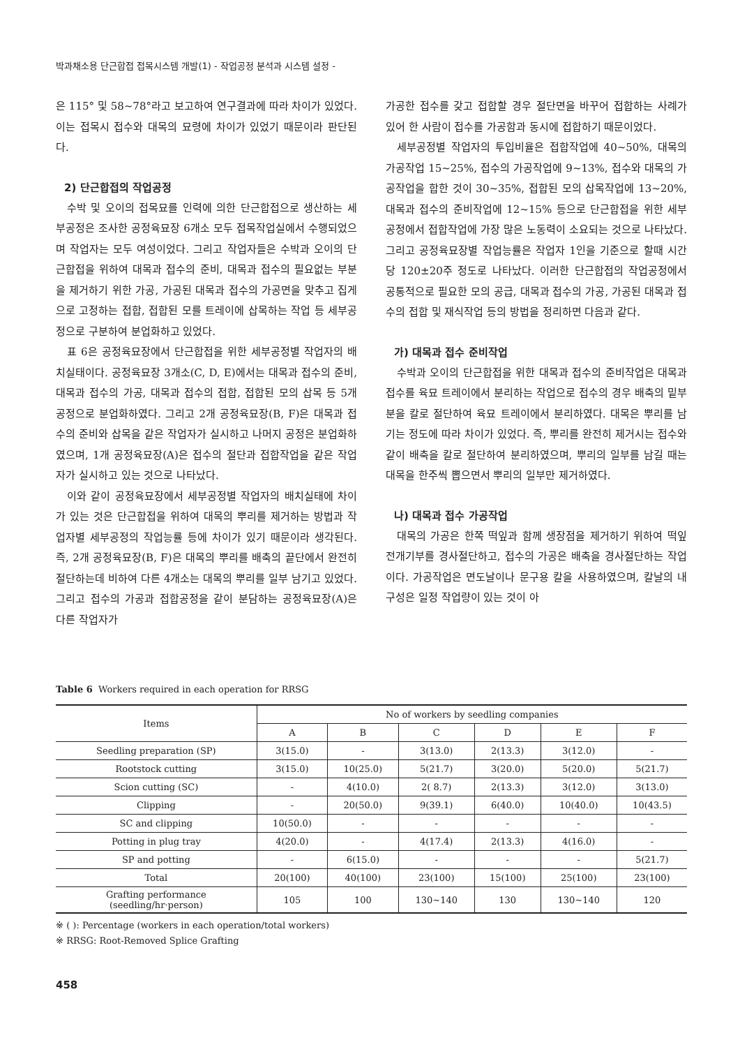박과채소용 단근합접 접목시스템 개발(1) - 작업공정 분석과 시스템 설정 -
은 115° 및 58~78°라고 보고하여 연구결과에 따라 차이가 있었다. 이는 접목시 접수와 대목의 묘령에 차이가 있었기 때문이라 판단된다.
2) 단근합접의 작업공정
수박 및 오이의 접목묘를 인력에 의한 단근합접으로 생산하는 세부공정은 조사한 공정육묘장 6개소 모두 접목작업실에서 수행되었으며 작업자는 모두 여성이었다. 그리고 작업자들은 수박과 오이의 단근합접을 위하여 대목과 접수의 준비, 대목과 접수의 필요없는 부분을 제거하기 위한 가공, 가공된 대목과 접수의 가공면을 맞추고 집게으로 고정하는 접합, 접합된 모를 트레이에 삽목하는 작업 등 세부공정으로 구분하여 분업화하고 있었다.
표 6은 공정육묘장에서 단근합접을 위한 세부공정별 작업자의 배치실태이다. 공정육묘장 3개소(C, D, E)에서는 대목과 접수의 준비, 대목과 접수의 가공, 대목과 접수의 접합, 접합된 모의 삽목 등 5개 공정으로 분업화하였다. 그리고 2개 공정육묘장(B, F)은 대목과 접수의 준비와 삽목을 같은 작업자가 실시하고 나머지 공정은 분업화하였으며, 1개 공정육묘장(A)은 접수의 절단과 접합작업을 같은 작업자가 실시하고 있는 것으로 나타났다.
이와 같이 공정육묘장에서 세부공정별 작업자의 배치실태에 차이가 있는 것은 단근합접을 위하여 대목의 뿌리를 제거하는 방법과 작업자별 세부공정의 작업능률 등에 차이가 있기 때문이라 생각된다. 즉, 2개 공정육묘장(B, F)은 대목의 뿌리를 배축의 끝단에서 완전히 절단하는데 비하여 다른 4개소는 대목의 뿌리를 일부 남기고 있었다. 그리고 접수의 가공과 접합공정을 같이 분담하는 공정육묘장(A)은 다른 작업자가
가공한 접수를 갖고 접합할 경우 절단면을 바꾸어 접합하는 사례가 있어 한 사람이 접수를 가공함과 동시에 접합하기 때문이었다.
세부공정별 작업자의 투입비율은 접합작업에 40~50%, 대목의 가공작업 15~25%, 접수의 가공작업에 9~13%, 접수와 대목의 가공작업을 합한 것이 30~35%, 접합된 모의 삽목작업에 13~20%, 대목과 접수의 준비작업에 12~15% 등으로 단근합접을 위한 세부공정에서 접합작업에 가장 많은 노동력이 소요되는 것으로 나타났다. 그리고 공정육묘장별 작업능률은 작업자 1인을 기준으로 할때 시간당 120±20주 정도로 나타났다. 이러한 단근합접의 작업공정에서 공통적으로 필요한 모의 공급, 대목과 접수의 가공, 가공된 대목과 접수의 접합 및 재식작업 등의 방법을 정리하면 다음과 같다.
가) 대목과 접수 준비작업
수박과 오이의 단근합접을 위한 대목과 접수의 준비작업은 대목과 접수를 육묘 트레이에서 분리하는 작업으로 접수의 경우 배축의 밑부분을 칼로 절단하여 육묘 트레이에서 분리하였다. 대목은 뿌리를 남기는 정도에 따라 차이가 있었다. 즉, 뿌리를 완전히 제거시는 접수와 같이 배축을 칼로 절단하여 분리하였으며, 뿌리의 일부를 남길 때는 대목을 한주씩 뽑으면서 뿌리의 일부만 제거하였다.
나) 대목과 접수 가공작업
대목의 가공은 한쪽 떡잎과 함께 생장점을 제거하기 위하여 떡잎전개기부를 경사절단하고, 접수의 가공은 배축을 경사절단하는 작업이다. 가공작업은 면도날이나 문구용 칼을 사용하였으며, 칼날의 내구성은 일정 작업량이 있는 것이 아
Table 6 Workers required in each operation for RRSG
| Items | No of workers by seedling companies | | | | | |
| --- | --- | --- | --- | --- | --- | --- |
| | A | B | C | D | E | F |
| Seedling preparation (SP) | 3(15.0) | - | 3(13.0) | 2(13.3) | 3(12.0) | - |
| Rootstock cutting | 3(15.0) | 10(25.0) | 5(21.7) | 3(20.0) | 5(20.0) | 5(21.7) |
| Scion cutting (SC) | - | 4(10.0) | 2( 8.7) | 2(13.3) | 3(12.0) | 3(13.0) |
| Clipping | - | 20(50.0) | 9(39.1) | 6(40.0) | 10(40.0) | 10(43.5) |
| SC and clipping | 10(50.0) | - | - | - | - | - |
| Potting in plug tray | 4(20.0) | - | 4(17.4) | 2(13.3) | 4(16.0) | - |
| SP and potting | - | 6(15.0) | - | - | - | 5(21.7) |
| Total | 20(100) | 40(100) | 23(100) | 15(100) | 25(100) | 23(100) |
| Grafting performance (seedling/hr·person) | 105 | 100 | 130~140 | 130 | 130~140 | 120 |
※ ( ): Percentage (workers in each operation/total workers)
※ RRSG: Root-Removed Splice Grafting
458